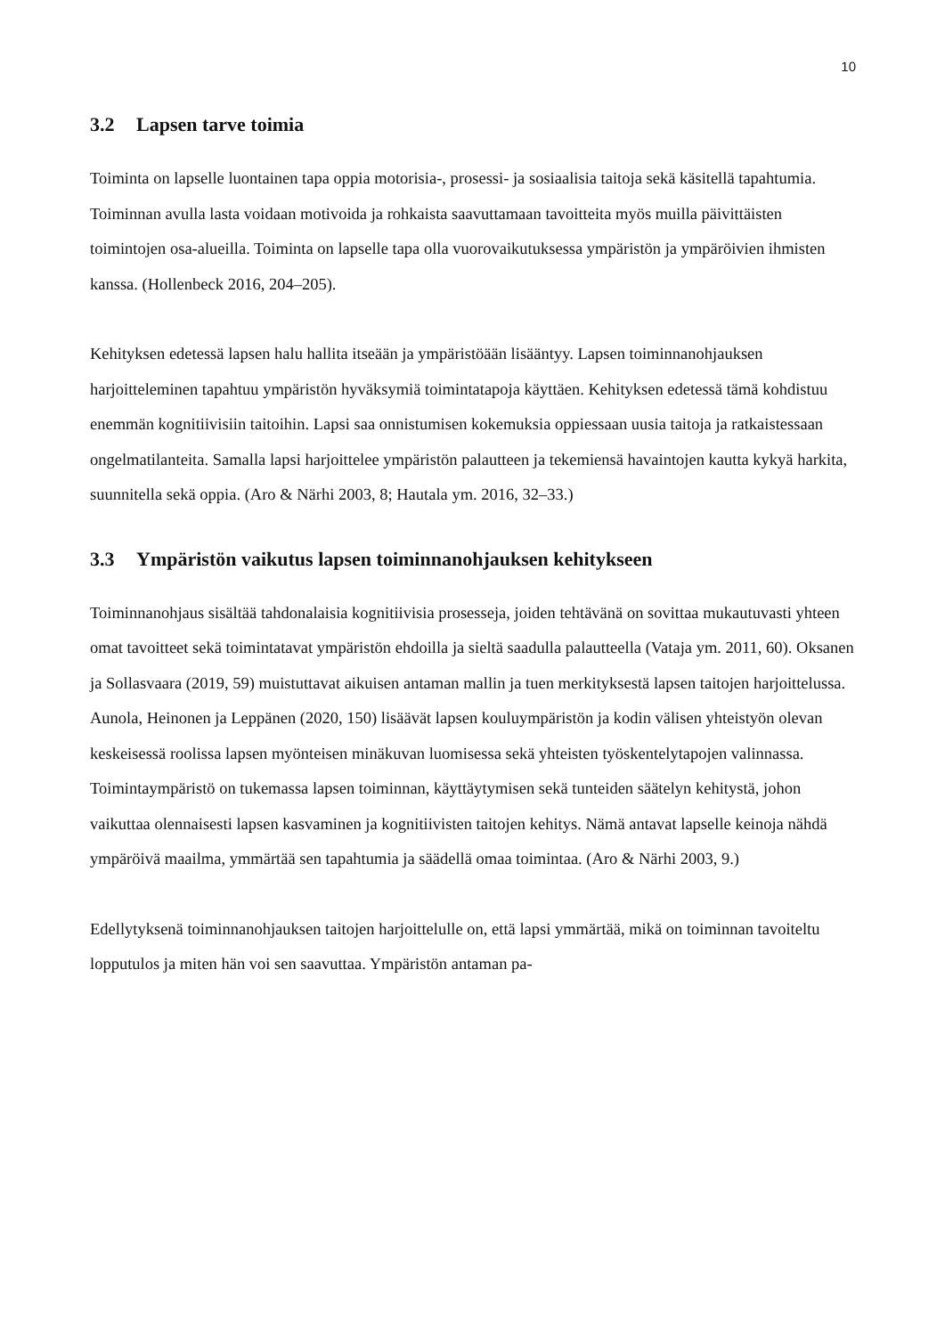10
3.2 Lapsen tarve toimia
Toiminta on lapselle luontainen tapa oppia motorisia-, prosessi- ja sosiaalisia taitoja sekä käsitellä tapahtumia. Toiminnan avulla lasta voidaan motivoida ja rohkaista saavuttamaan tavoitteita myös muilla päivittäisten toimintojen osa-alueilla. Toiminta on lapselle tapa olla vuorovaikutuksessa ympäristön ja ympäröivien ihmisten kanssa. (Hollenbeck 2016, 204–205).
Kehityksen edetessä lapsen halu hallita itseään ja ympäristöään lisääntyy. Lapsen toimin­nanohjauksen harjoitteleminen tapahtuu ympäristön hyväksymiä toimintatapoja käyttäen. Kehityksen edetessä tämä kohdistuu enemmän kognitiivisiin taitoihin. Lapsi saa onnistu­misen kokemuksia oppiessaan uusia taitoja ja ratkaistessaan ongelmatilanteita. Samalla lapsi harjoittelee ympäristön palautteen ja tekemiensä havaintojen kautta kykyä harkita, suunnitella sekä oppia. (Aro & Närhi 2003, 8; Hautala ym. 2016, 32–33.)
3.3 Ympäristön vaikutus lapsen toiminnanohjauksen kehitykseen
Toiminnanohjaus sisältää tahdonalaisia kognitiivisia prosesseja, joiden tehtävänä on sovit­taa mukautuvasti yhteen omat tavoitteet sekä toimintatavat ympäristön ehdoilla ja sieltä saadulla palautteella (Vataja ym. 2011, 60). Oksanen ja Sollasvaara (2019, 59) muistuttavat aikuisen antaman mallin ja tuen merkityksestä lapsen taitojen harjoittelussa. Aunola, Hei­nonen ja Leppänen (2020, 150) lisäävät lapsen kouluympäristön ja kodin välisen yhteis­työn olevan keskeisessä roolissa lapsen myönteisen minäkuvan luomisessa sekä yhteisten työskentelytapojen valinnassa. Toimintaympäristö on tukemassa lapsen toiminnan, käyt­täytymisen sekä tunteiden säätelyn kehitystä, johon vaikuttaa olennaisesti lapsen kasva­minen ja kognitiivisten taitojen kehitys. Nämä antavat lapselle keinoja nähdä ympäröivä maailma, ymmärtää sen tapahtumia ja säädellä omaa toimintaa. (Aro & Närhi 2003, 9.)
Edellytyksenä toiminnanohjauksen taitojen harjoittelulle on, että lapsi ymmärtää, mikä on toiminnan tavoiteltu lopputulos ja miten hän voi sen saavuttaa. Ympäristön antaman pa-